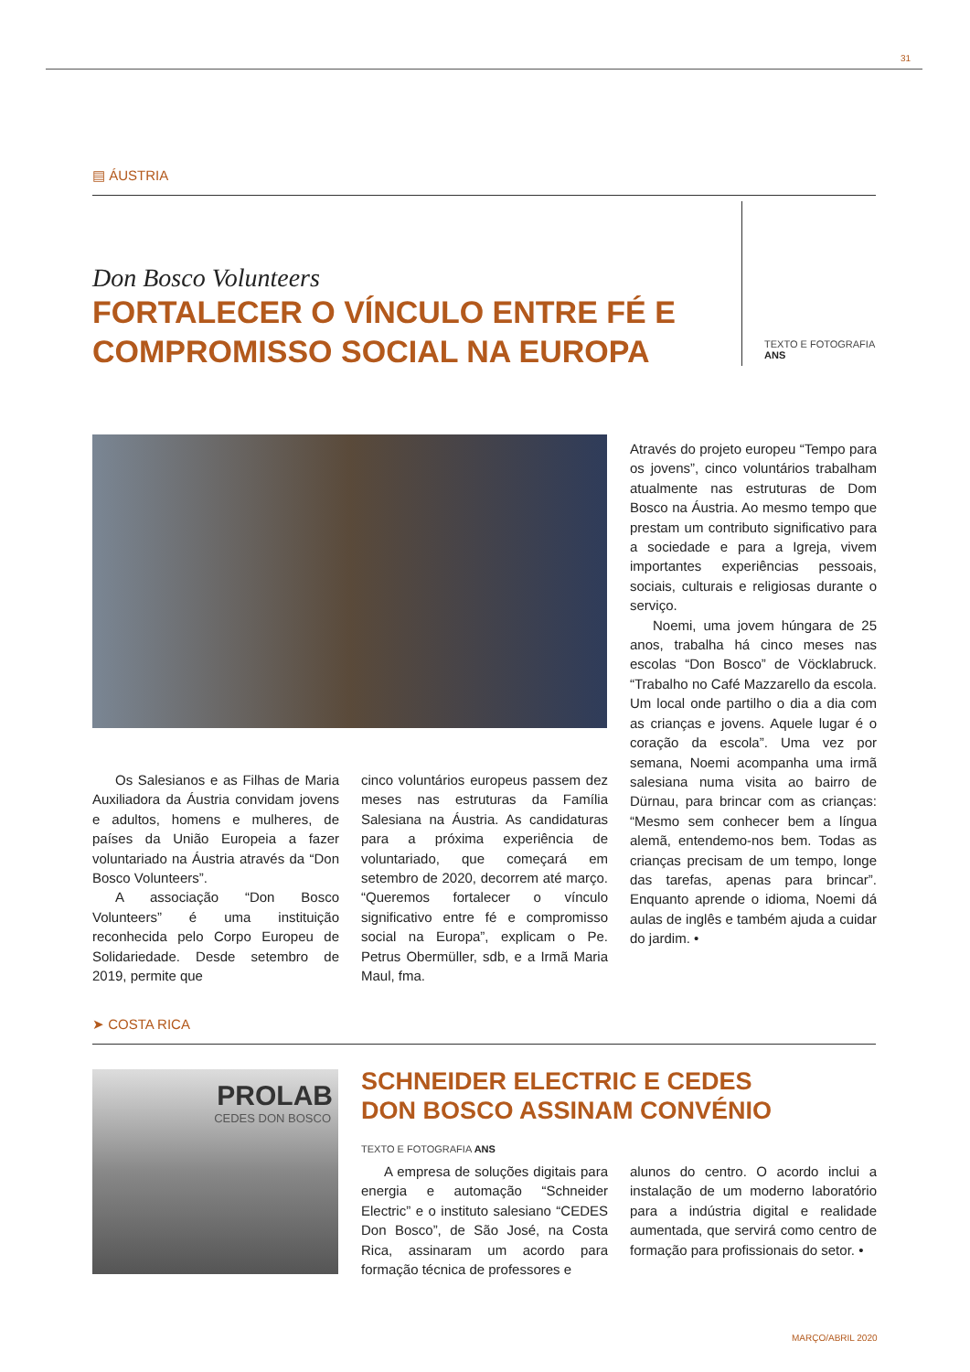31
▤ ÁUSTRIA
Don Bosco Volunteers
FORTALECER O VÍNCULO ENTRE FÉ E COMPROMISSO SOCIAL NA EUROPA
TEXTO E FOTOGRAFIA
ANS
Os Salesianos e as Filhas de Maria Auxiliadora da Áustria convidam jovens e adultos, homens e mulheres, de países da União Europeia a fazer voluntariado na Áustria através da “Don Bosco Volunteers”.
A associação “Don Bosco Volunteers” é uma instituição reconhecida pelo Corpo Europeu de Solidariedade. Desde setembro de 2019, permite que
cinco voluntários europeus passem dez meses nas estruturas da Família Salesiana na Áustria. As candidaturas para a próxima experiência de voluntariado, que começará em setembro de 2020, decorrem até março. “Queremos fortalecer o vínculo significativo entre fé e compromisso social na Europa”, explicam o Pe. Petrus Obermüller, sdb, e a Irmã Maria Maul, fma.
Através do projeto europeu “Tempo para os jovens”, cinco voluntários trabalham atualmente nas estruturas de Dom Bosco na Áustria. Ao mesmo tempo que prestam um contributo significativo para a sociedade e para a Igreja, vivem importantes experiências pessoais, sociais, culturais e religiosas durante o serviço.
Noemi, uma jovem húngara de 25 anos, trabalha há cinco meses nas escolas “Don Bosco” de Vöcklabruck. “Trabalho no Café Mazzarello da escola. Um local onde partilho o dia a dia com as crianças e jovens. Aquele lugar é o coração da escola”. Uma vez por semana, Noemi acompanha uma irmã salesiana numa visita ao bairro de Dürnau, para brincar com as crianças: “Mesmo sem conhecer bem a língua alemã, entendemo-nos bem. Todas as crianças precisam de um tempo, longe das tarefas, apenas para brincar”. Enquanto aprende o idioma, Noemi dá aulas de inglês e também ajuda a cuidar do jardim. •
➤ COSTA RICA
PROLAB
CEDES DON BOSCO
SCHNEIDER ELECTRIC E CEDES DON BOSCO ASSINAM CONVÉNIO
TEXTO E FOTOGRAFIA ANS
A empresa de soluções digitais para energia e automação “Schneider Electric” e o instituto salesiano “CEDES Don Bosco”, de São José, na Costa Rica, assinaram um acordo para formação técnica de professores e
alunos do centro. O acordo inclui a instalação de um moderno laboratório para a indústria digital e realidade aumentada, que servirá como centro de formação para profissionais do setor. •
MARÇO/ABRIL 2020